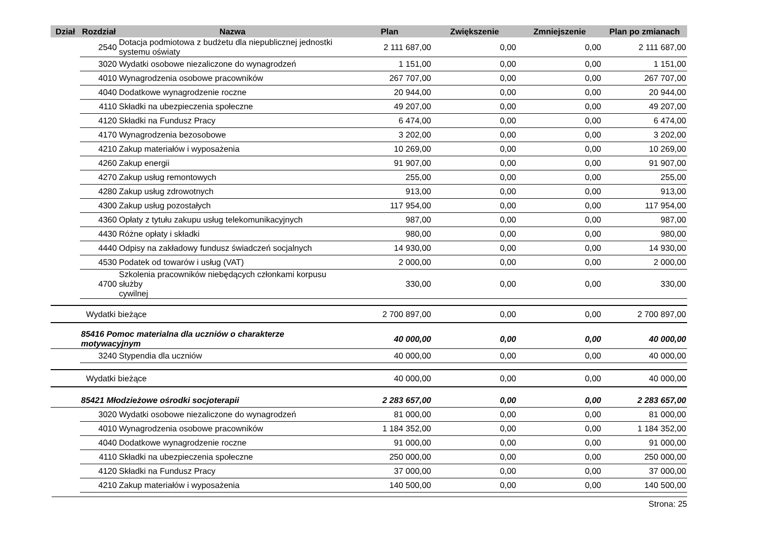| Dział | Rozdział | Nazwa | Plan | Zwiększenie | Zmniejszenie | Plan po zmianach |
| --- | --- | --- | --- | --- | --- | --- |
| | 2540 | Dotacja podmiotowa z budżetu dla niepublicznej jednostki systemu oświaty | 2 111 687,00 | 0,00 | 0,00 | 2 111 687,00 |
| | 3020 | Wydatki osobowe niezaliczone do wynagrodzeń | 1 151,00 | 0,00 | 0,00 | 1 151,00 |
| | 4010 | Wynagrodzenia osobowe pracowników | 267 707,00 | 0,00 | 0,00 | 267 707,00 |
| | 4040 | Dodatkowe wynagrodzenie roczne | 20 944,00 | 0,00 | 0,00 | 20 944,00 |
| | 4110 | Składki na ubezpieczenia społeczne | 49 207,00 | 0,00 | 0,00 | 49 207,00 |
| | 4120 | Składki na Fundusz Pracy | 6 474,00 | 0,00 | 0,00 | 6 474,00 |
| | 4170 | Wynagrodzenia bezosobowe | 3 202,00 | 0,00 | 0,00 | 3 202,00 |
| | 4210 | Zakup materiałów i wyposażenia | 10 269,00 | 0,00 | 0,00 | 10 269,00 |
| | 4260 | Zakup energii | 91 907,00 | 0,00 | 0,00 | 91 907,00 |
| | 4270 | Zakup usług remontowych | 255,00 | 0,00 | 0,00 | 255,00 |
| | 4280 | Zakup usług zdrowotnych | 913,00 | 0,00 | 0,00 | 913,00 |
| | 4300 | Zakup usług pozostałych | 117 954,00 | 0,00 | 0,00 | 117 954,00 |
| | 4360 | Opłaty z tytułu zakupu usług telekomunikacyjnych | 987,00 | 0,00 | 0,00 | 987,00 |
| | 4430 | Różne opłaty i składki | 980,00 | 0,00 | 0,00 | 980,00 |
| | 4440 | Odpisy na zakładowy fundusz świadczeń socjalnych | 14 930,00 | 0,00 | 0,00 | 14 930,00 |
| | 4530 | Podatek od towarów i usług (VAT) | 2 000,00 | 0,00 | 0,00 | 2 000,00 |
| | 4700 | Szkolenia pracowników niebędących członkami korpusu służby cywilnej | 330,00 | 0,00 | 0,00 | 330,00 |
| | Wydatki bieżące | | 2 700 897,00 | 0,00 | 0,00 | 2 700 897,00 |
| | 85416 Pomoc materialna dla uczniów o charakterze motywacyjnym | | 40 000,00 | 0,00 | 0,00 | 40 000,00 |
| | 3240 | Stypendia dla uczniów | 40 000,00 | 0,00 | 0,00 | 40 000,00 |
| | Wydatki bieżące | | 40 000,00 | 0,00 | 0,00 | 40 000,00 |
| | 85421 Młodzieżowe ośrodki socjoterapii | | 2 283 657,00 | 0,00 | 0,00 | 2 283 657,00 |
| | 3020 | Wydatki osobowe niezaliczone do wynagrodzeń | 81 000,00 | 0,00 | 0,00 | 81 000,00 |
| | 4010 | Wynagrodzenia osobowe pracowników | 1 184 352,00 | 0,00 | 0,00 | 1 184 352,00 |
| | 4040 | Dodatkowe wynagrodzenie roczne | 91 000,00 | 0,00 | 0,00 | 91 000,00 |
| | 4110 | Składki na ubezpieczenia społeczne | 250 000,00 | 0,00 | 0,00 | 250 000,00 |
| | 4120 | Składki na Fundusz Pracy | 37 000,00 | 0,00 | 0,00 | 37 000,00 |
| | 4210 | Zakup materiałów i wyposażenia | 140 500,00 | 0,00 | 0,00 | 140 500,00 |
Strona: 25